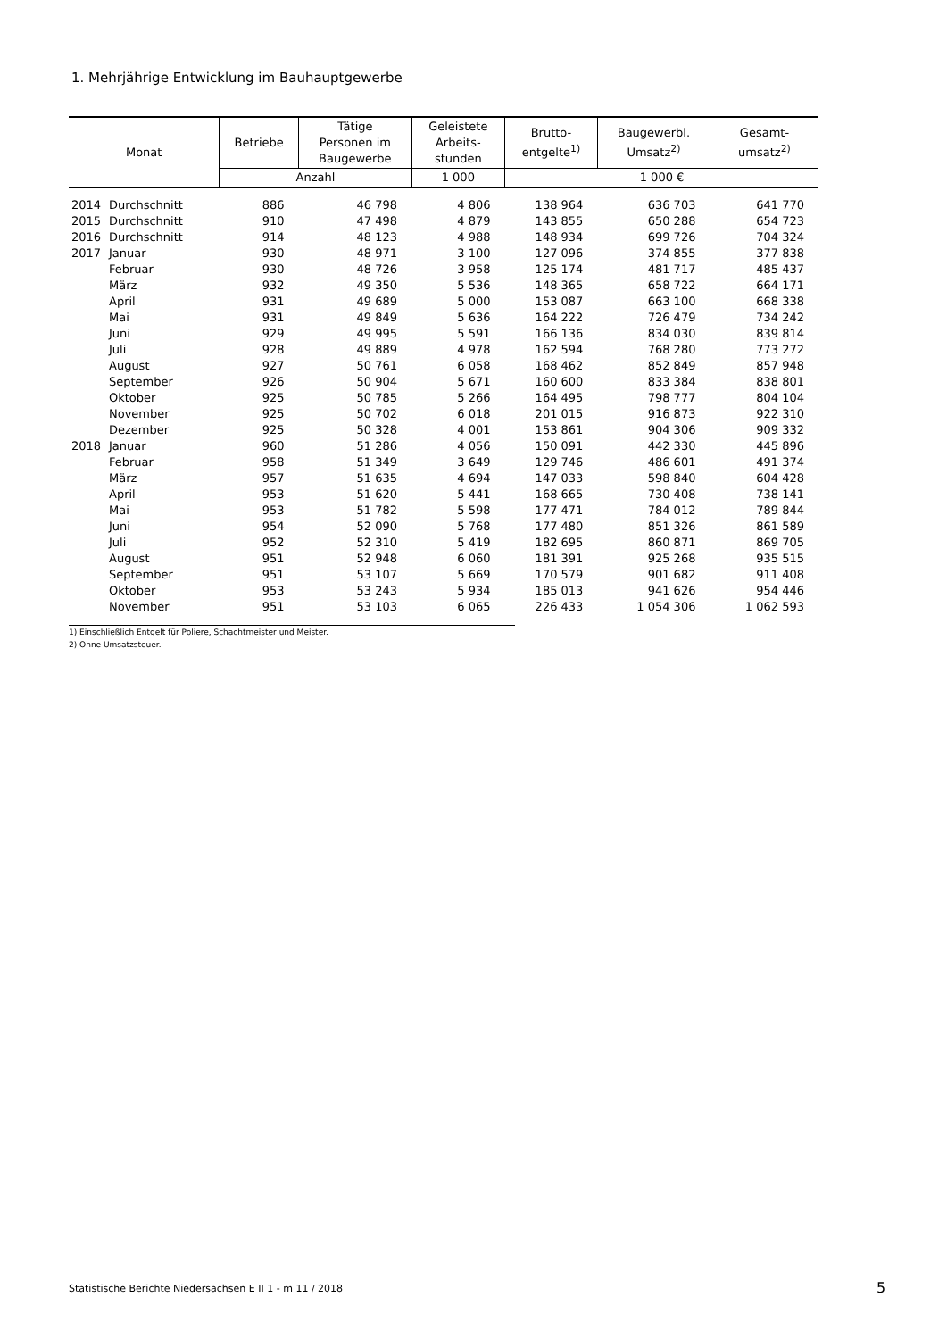1. Mehrjährige Entwicklung im Bauhauptgewerbe
| Monat | | Betriebe | Tätige Personen im Baugewerbe | Geleistete Arbeits- stunden | Brutto- entgelte<sup>1)</sup> | Baugewerbl. Umsatz<sup>2)</sup> | Gesamt- umsatz<sup>2)</sup> |
| --- | --- | --- | --- | --- | --- | --- | --- |
| | | Anzahl | | 1 000 | 1 000 € | | |
| 2014 | Durchschnitt | 886 | 46 798 | 4 806 | 138 964 | 636 703 | 641 770 |
| 2015 | Durchschnitt | 910 | 47 498 | 4 879 | 143 855 | 650 288 | 654 723 |
| 2016 | Durchschnitt | 914 | 48 123 | 4 988 | 148 934 | 699 726 | 704 324 |
| 2017 | Januar | 930 | 48 971 | 3 100 | 127 096 | 374 855 | 377 838 |
| | Februar | 930 | 48 726 | 3 958 | 125 174 | 481 717 | 485 437 |
| | März | 932 | 49 350 | 5 536 | 148 365 | 658 722 | 664 171 |
| | April | 931 | 49 689 | 5 000 | 153 087 | 663 100 | 668 338 |
| | Mai | 931 | 49 849 | 5 636 | 164 222 | 726 479 | 734 242 |
| | Juni | 929 | 49 995 | 5 591 | 166 136 | 834 030 | 839 814 |
| | Juli | 928 | 49 889 | 4 978 | 162 594 | 768 280 | 773 272 |
| | August | 927 | 50 761 | 6 058 | 168 462 | 852 849 | 857 948 |
| | September | 926 | 50 904 | 5 671 | 160 600 | 833 384 | 838 801 |
| | Oktober | 925 | 50 785 | 5 266 | 164 495 | 798 777 | 804 104 |
| | November | 925 | 50 702 | 6 018 | 201 015 | 916 873 | 922 310 |
| | Dezember | 925 | 50 328 | 4 001 | 153 861 | 904 306 | 909 332 |
| 2018 | Januar | 960 | 51 286 | 4 056 | 150 091 | 442 330 | 445 896 |
| | Februar | 958 | 51 349 | 3 649 | 129 746 | 486 601 | 491 374 |
| | März | 957 | 51 635 | 4 694 | 147 033 | 598 840 | 604 428 |
| | April | 953 | 51 620 | 5 441 | 168 665 | 730 408 | 738 141 |
| | Mai | 953 | 51 782 | 5 598 | 177 471 | 784 012 | 789 844 |
| | Juni | 954 | 52 090 | 5 768 | 177 480 | 851 326 | 861 589 |
| | Juli | 952 | 52 310 | 5 419 | 182 695 | 860 871 | 869 705 |
| | August | 951 | 52 948 | 6 060 | 181 391 | 925 268 | 935 515 |
| | September | 951 | 53 107 | 5 669 | 170 579 | 901 682 | 911 408 |
| | Oktober | 953 | 53 243 | 5 934 | 185 013 | 941 626 | 954 446 |
| | November | 951 | 53 103 | 6 065 | 226 433 | 1 054 306 | 1 062 593 |
1) Einschließlich Entgelt für Poliere, Schachtmeister und Meister.
2) Ohne Umsatzsteuer.
Statistische Berichte Niedersachsen E II 1 - m 11 / 2018
5